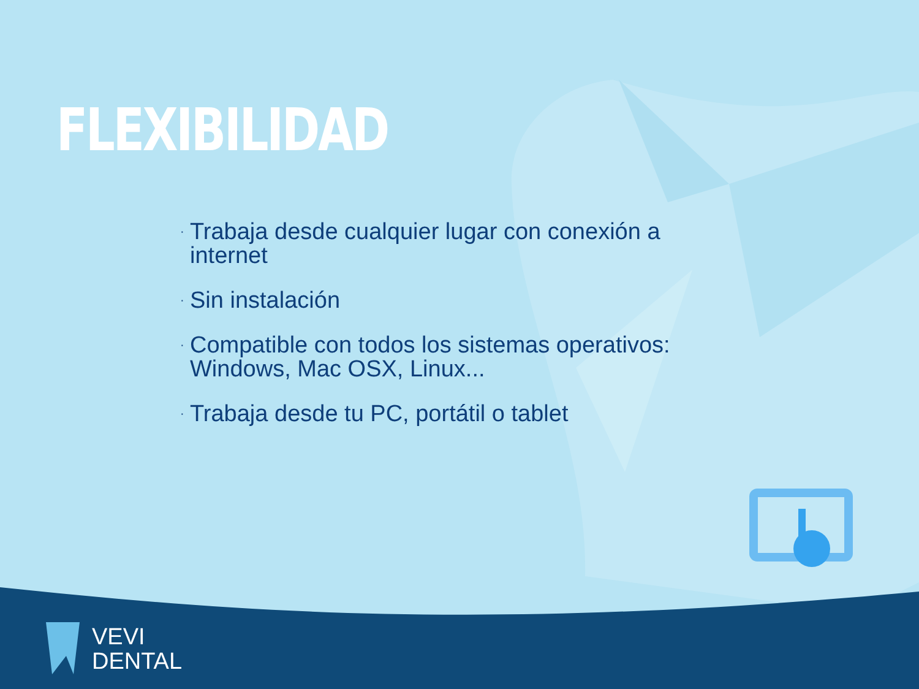FLEXIBILIDAD
· Trabaja desde cualquier lugar con conexión a internet
· Sin instalación
· Compatible con todos los sistemas operativos: Windows, Mac OSX, Linux...
· Trabaja desde tu PC, portátil o tablet
VEVI
DENTAL